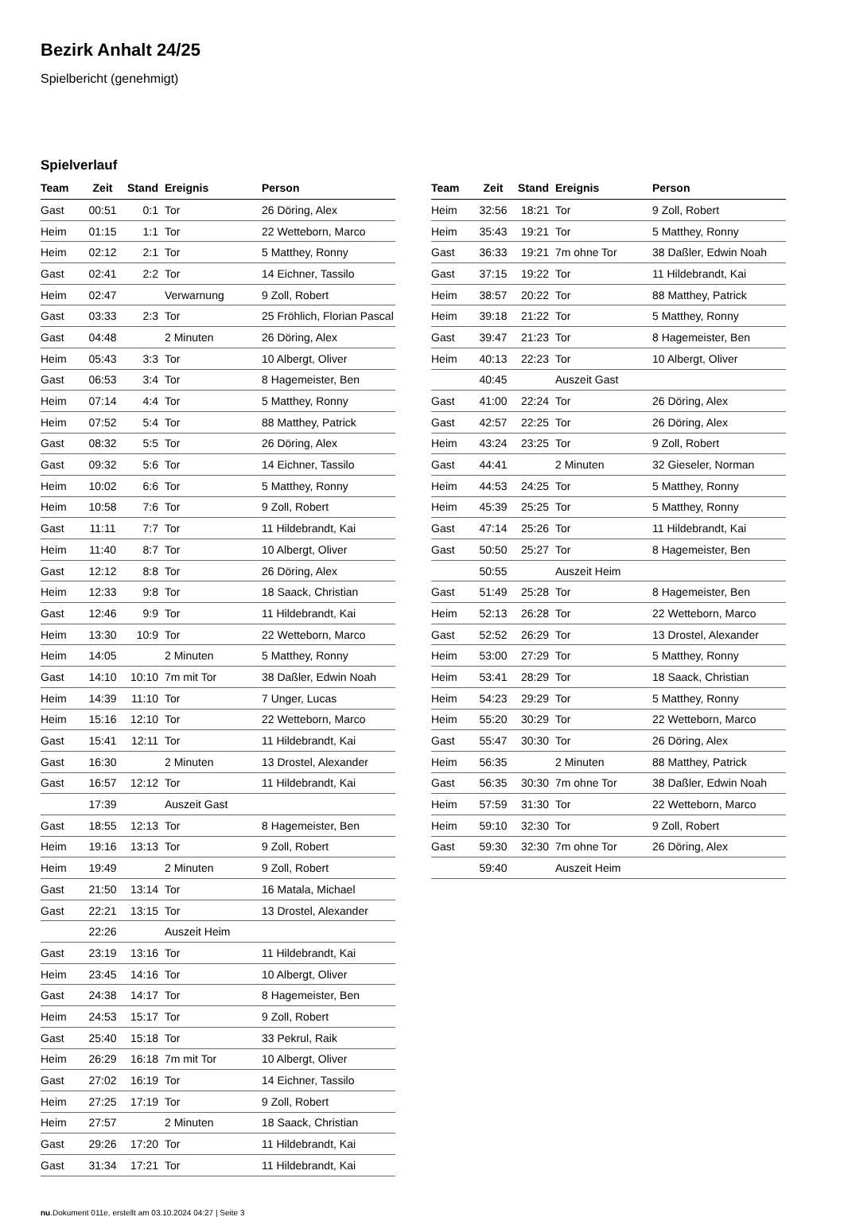Bezirk Anhalt 24/25
Spielbericht (genehmigt)
Spielverlauf
| Team | Zeit | Stand | Ereignis | Person |
| --- | --- | --- | --- | --- |
| Gast | 00:51 | 0:1 | Tor | 26 Döring, Alex |
| Heim | 01:15 | 1:1 | Tor | 22 Wetteborn, Marco |
| Heim | 02:12 | 2:1 | Tor | 5 Matthey, Ronny |
| Gast | 02:41 | 2:2 | Tor | 14 Eichner, Tassilo |
| Heim | 02:47 | | Verwarnung | 9 Zoll, Robert |
| Gast | 03:33 | 2:3 | Tor | 25 Fröhlich, Florian Pascal |
| Gast | 04:48 | | 2 Minuten | 26 Döring, Alex |
| Heim | 05:43 | 3:3 | Tor | 10 Albergt, Oliver |
| Gast | 06:53 | 3:4 | Tor | 8 Hagemeister, Ben |
| Heim | 07:14 | 4:4 | Tor | 5 Matthey, Ronny |
| Heim | 07:52 | 5:4 | Tor | 88 Matthey, Patrick |
| Gast | 08:32 | 5:5 | Tor | 26 Döring, Alex |
| Gast | 09:32 | 5:6 | Tor | 14 Eichner, Tassilo |
| Heim | 10:02 | 6:6 | Tor | 5 Matthey, Ronny |
| Heim | 10:58 | 7:6 | Tor | 9 Zoll, Robert |
| Gast | 11:11 | 7:7 | Tor | 11 Hildebrandt, Kai |
| Heim | 11:40 | 8:7 | Tor | 10 Albergt, Oliver |
| Gast | 12:12 | 8:8 | Tor | 26 Döring, Alex |
| Heim | 12:33 | 9:8 | Tor | 18 Saack, Christian |
| Gast | 12:46 | 9:9 | Tor | 11 Hildebrandt, Kai |
| Heim | 13:30 | 10:9 | Tor | 22 Wetteborn, Marco |
| Heim | 14:05 | | 2 Minuten | 5 Matthey, Ronny |
| Gast | 14:10 | 10:10 | 7m mit Tor | 38 Daßler, Edwin Noah |
| Heim | 14:39 | 11:10 | Tor | 7 Unger, Lucas |
| Heim | 15:16 | 12:10 | Tor | 22 Wetteborn, Marco |
| Gast | 15:41 | 12:11 | Tor | 11 Hildebrandt, Kai |
| Gast | 16:30 | | 2 Minuten | 13 Drostel, Alexander |
| Gast | 16:57 | 12:12 | Tor | 11 Hildebrandt, Kai |
| | 17:39 | | Auszeit Gast | |
| Gast | 18:55 | 12:13 | Tor | 8 Hagemeister, Ben |
| Heim | 19:16 | 13:13 | Tor | 9 Zoll, Robert |
| Heim | 19:49 | | 2 Minuten | 9 Zoll, Robert |
| Gast | 21:50 | 13:14 | Tor | 16 Matala, Michael |
| Gast | 22:21 | 13:15 | Tor | 13 Drostel, Alexander |
| | 22:26 | | Auszeit Heim | |
| Gast | 23:19 | 13:16 | Tor | 11 Hildebrandt, Kai |
| Heim | 23:45 | 14:16 | Tor | 10 Albergt, Oliver |
| Gast | 24:38 | 14:17 | Tor | 8 Hagemeister, Ben |
| Heim | 24:53 | 15:17 | Tor | 9 Zoll, Robert |
| Gast | 25:40 | 15:18 | Tor | 33 Pekrul, Raik |
| Heim | 26:29 | 16:18 | 7m mit Tor | 10 Albergt, Oliver |
| Gast | 27:02 | 16:19 | Tor | 14 Eichner, Tassilo |
| Heim | 27:25 | 17:19 | Tor | 9 Zoll, Robert |
| Heim | 27:57 | | 2 Minuten | 18 Saack, Christian |
| Gast | 29:26 | 17:20 | Tor | 11 Hildebrandt, Kai |
| Gast | 31:34 | 17:21 | Tor | 11 Hildebrandt, Kai |
| Team | Zeit | Stand | Ereignis | Person |
| --- | --- | --- | --- | --- |
| Heim | 32:56 | 18:21 | Tor | 9 Zoll, Robert |
| Heim | 35:43 | 19:21 | Tor | 5 Matthey, Ronny |
| Gast | 36:33 | 19:21 | 7m ohne Tor | 38 Daßler, Edwin Noah |
| Gast | 37:15 | 19:22 | Tor | 11 Hildebrandt, Kai |
| Heim | 38:57 | 20:22 | Tor | 88 Matthey, Patrick |
| Heim | 39:18 | 21:22 | Tor | 5 Matthey, Ronny |
| Gast | 39:47 | 21:23 | Tor | 8 Hagemeister, Ben |
| Heim | 40:13 | 22:23 | Tor | 10 Albergt, Oliver |
| | 40:45 | | Auszeit Gast | |
| Gast | 41:00 | 22:24 | Tor | 26 Döring, Alex |
| Gast | 42:57 | 22:25 | Tor | 26 Döring, Alex |
| Heim | 43:24 | 23:25 | Tor | 9 Zoll, Robert |
| Gast | 44:41 | | 2 Minuten | 32 Gieseler, Norman |
| Heim | 44:53 | 24:25 | Tor | 5 Matthey, Ronny |
| Heim | 45:39 | 25:25 | Tor | 5 Matthey, Ronny |
| Gast | 47:14 | 25:26 | Tor | 11 Hildebrandt, Kai |
| Gast | 50:50 | 25:27 | Tor | 8 Hagemeister, Ben |
| | 50:55 | | Auszeit Heim | |
| Gast | 51:49 | 25:28 | Tor | 8 Hagemeister, Ben |
| Heim | 52:13 | 26:28 | Tor | 22 Wetteborn, Marco |
| Gast | 52:52 | 26:29 | Tor | 13 Drostel, Alexander |
| Heim | 53:00 | 27:29 | Tor | 5 Matthey, Ronny |
| Heim | 53:41 | 28:29 | Tor | 18 Saack, Christian |
| Heim | 54:23 | 29:29 | Tor | 5 Matthey, Ronny |
| Heim | 55:20 | 30:29 | Tor | 22 Wetteborn, Marco |
| Gast | 55:47 | 30:30 | Tor | 26 Döring, Alex |
| Heim | 56:35 | | 2 Minuten | 88 Matthey, Patrick |
| Gast | 56:35 | 30:30 | 7m ohne Tor | 38 Daßler, Edwin Noah |
| Heim | 57:59 | 31:30 | Tor | 22 Wetteborn, Marco |
| Heim | 59:10 | 32:30 | Tor | 9 Zoll, Robert |
| Gast | 59:30 | 32:30 | 7m ohne Tor | 26 Döring, Alex |
| | 59:40 | | Auszeit Heim | |
nu.Dokument 011e, erstellt am 03.10.2024 04:27 | Seite 3